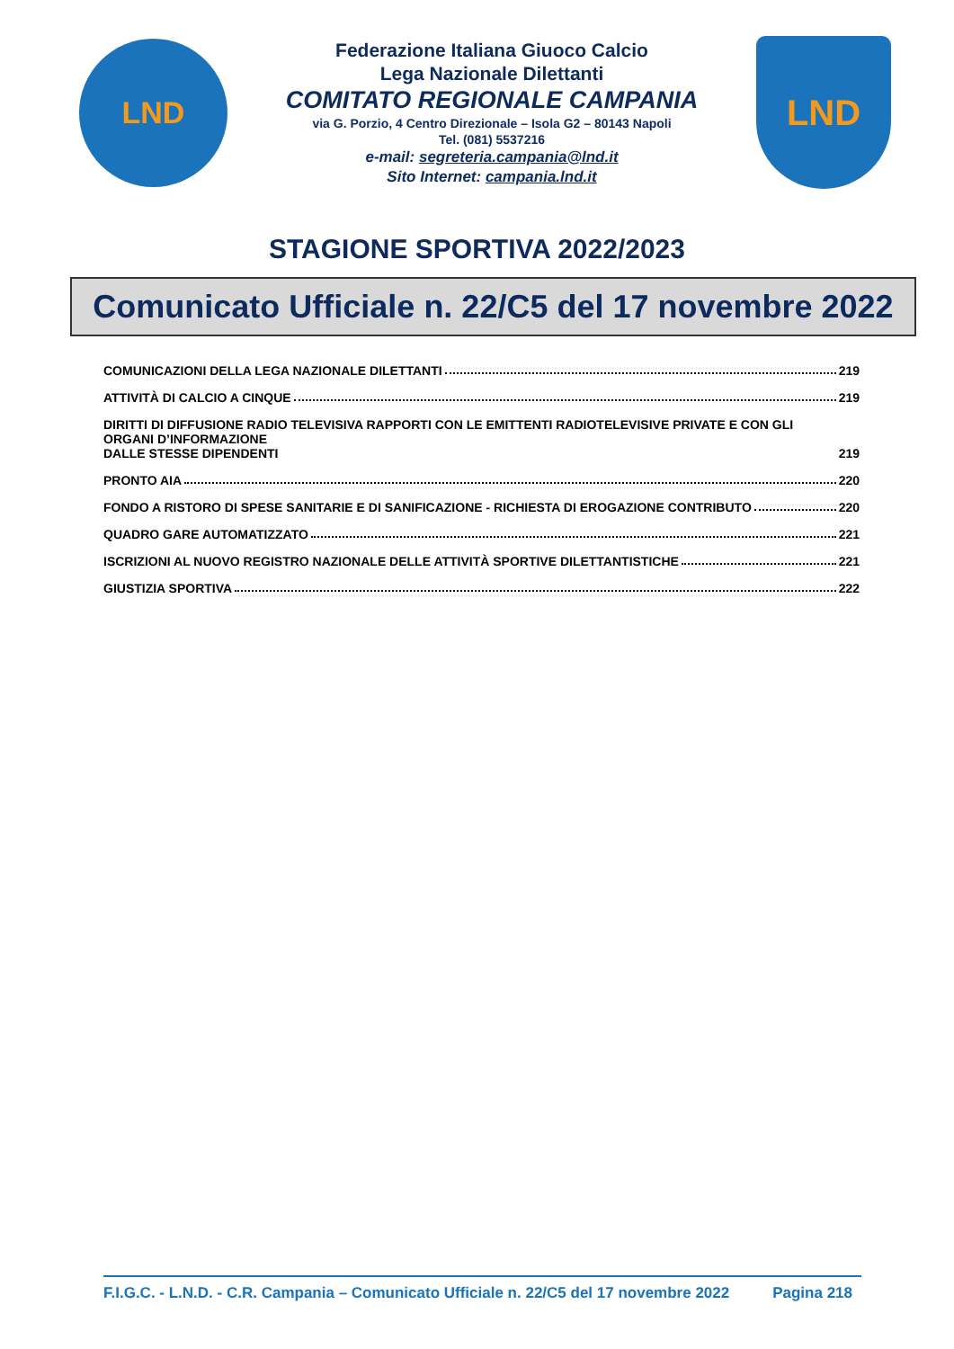LND
Federazione Italiana Giuoco Calcio
Lega Nazionale Dilettanti
COMITATO REGIONALE CAMPANIA
via G. Porzio, 4 Centro Direzionale – Isola G2 – 80143 Napoli
Tel. (081) 5537216
e-mail: segreteria.campania@lnd.it
Sito Internet: campania.lnd.it
LND
STAGIONE SPORTIVA 2022/2023
Comunicato Ufficiale n. 22/C5 del 17 novembre 2022
COMUNICAZIONI DELLA LEGA NAZIONALE DILETTANTI 219
ATTIVITÀ DI CALCIO A CINQUE 219
DIRITTI DI DIFFUSIONE RADIO TELEVISIVA RAPPORTI CON LE EMITTENTI RADIOTELEVISIVE PRIVATE E CON GLI ORGANI D’INFORMAZIONE
DALLE STESSE DIPENDENTI 219
PRONTO AIA 220
FONDO A RISTORO DI SPESE SANITARIE E DI SANIFICAZIONE - RICHIESTA DI EROGAZIONE CONTRIBUTO 220
QUADRO GARE AUTOMATIZZATO 221
ISCRIZIONI AL NUOVO REGISTRO NAZIONALE DELLE ATTIVITÀ SPORTIVE DILETTANTISTICHE 221
GIUSTIZIA SPORTIVA 222
F.I.G.C. - L.N.D. - C.R. Campania – Comunicato Ufficiale n. 22/C5 del 17 novembre 2022 Pagina 218